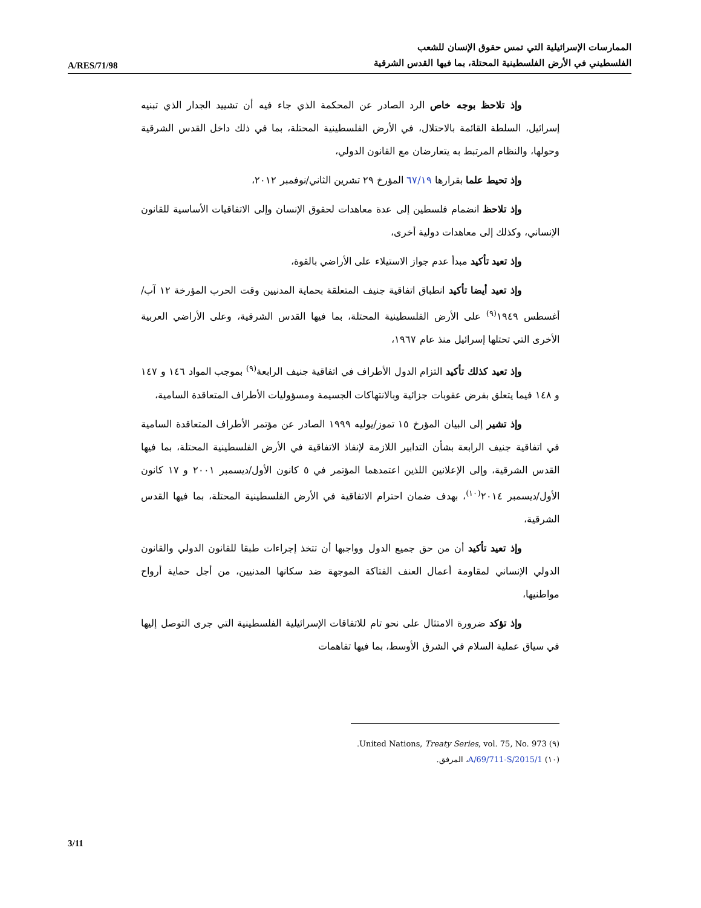A/RES/71/98
الممارسات الإسرائيلية التي تمس حقوق الإنسان للشعب
الفلسطيني في الأرض الفلسطينية المحتلة، بما فيها القدس الشرقية
وإذ تلاحظ بوجه خاص الرد الصادر عن المحكمة الذي جاء فيه أن تشييد الجدار الذي تبنيه إسرائيل، السلطة القائمة بالاحتلال، في الأرض الفلسطينية المحتلة، بما في ذلك داخل القدس الشرقية وحولها، والنظام المرتبط به يتعارضان مع القانون الدولي،
وإذ تحيط علما بقرارها ٦٧/١٩ المؤرخ ٢٩ تشرين الثاني/نوفمبر ٢٠١٢،
وإذ تلاحظ انضمام فلسطين إلى عدة معاهدات لحقوق الإنسان وإلى الاتفاقيات الأساسية للقانون الإنساني، وكذلك إلى معاهدات دولية أخرى،
وإذ تعيد تأكيد مبدأ عدم جواز الاستيلاء على الأراضي بالقوة،
وإذ تعيد أيضا تأكيد انطباق اتفاقية جنيف المتعلقة بحماية المدنيين وقت الحرب المؤرخة ١٢ آب/أغسطس ١٩٤٩<sup>(٩)</sup> على الأرض الفلسطينية المحتلة، بما فيها القدس الشرقية، وعلى الأراضي العربية الأخرى التي تحتلها إسرائيل منذ عام ١٩٦٧،
وإذ تعيد كذلك تأكيد التزام الدول الأطراف في اتفاقية جنيف الرابعة<sup>(٩)</sup> بموجب المواد ١٤٦ و ١٤٧ و ١٤٨ فيما يتعلق بفرض عقوبات جزائية وبالانتهاكات الجسيمة ومسؤوليات الأطراف المتعاقدة السامية،
وإذ تشير إلى البيان المؤرخ ١٥ تموز/يوليه ١٩٩٩ الصادر عن مؤتمر الأطراف المتعاقدة السامية في اتفاقية جنيف الرابعة بشأن التدابير اللازمة لإنفاذ الاتفاقية في الأرض الفلسطينية المحتلة، بما فيها القدس الشرقية، وإلى الإعلانين اللذين اعتمدهما المؤتمر في ٥ كانون الأول/ديسمبر ٢٠٠١ و ١٧ كانون الأول/ديسمبر ٢٠١٤<sup>(١٠)</sup>، بهدف ضمان احترام الاتفاقية في الأرض الفلسطينية المحتلة، بما فيها القدس الشرقية،
وإذ تعيد تأكيد أن من حق جميع الدول وواجبها أن تتخذ إجراءات طبقا للقانون الدولي والقانون الدولي الإنساني لمقاومة أعمال العنف الفتاكة الموجهة ضد سكانها المدنيين، من أجل حماية أرواح مواطنيها،
وإذ تؤكد ضرورة الامتثال على نحو تام للاتفاقات الإسرائيلية الفلسطينية التي جرى التوصل إليها في سياق عملية السلام في الشرق الأوسط، بما فيها تفاهمات
(٩) United Nations, Treaty Series, vol. 75, No. 973.
(١٠) A/69/711-S/2015/1، المرفق.
3/11